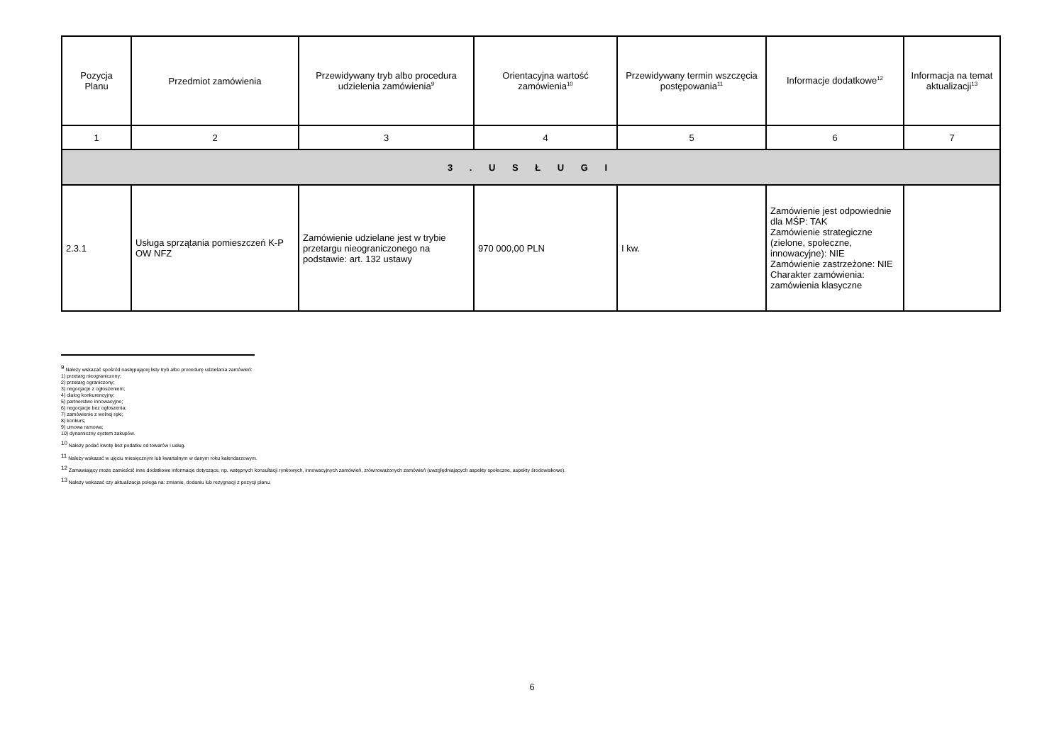| Pozycja Planu | Przedmiot zamówienia | Przewidywany tryb albo procedura udzielenia zamówienia<sup>9</sup> | Orientacyjna wartość zamówienia<sup>10</sup> | Przewidywany termin wszczęcia postępowania<sup>11</sup> | Informacje dodatkowe<sup>12</sup> | Informacja na temat aktualizacji<sup>13</sup> |
| --- | --- | --- | --- | --- | --- | --- |
| 1 | 2 | 3 | 4 | 5 | 6 | 7 |
| 3 . U S Ł U G I | | | | | | |
| 2.3.1 | Usługa sprzątania pomieszczeń K-P OW NFZ | Zamówienie udzielane jest w trybie przetargu nieograniczonego na podstawie: art. 132 ustawy | 970 000,00 PLN | I kw. | Zamówienie jest odpowiednie dla MŚP: TAK Zamówienie strategiczne (zielone, społeczne, innowacyjne): NIE Zamówienie zastrzeżone: NIE Charakter zamówienia: zamówienia klasyczne | |
<sup>9</sup> Należy wskazać spośród następującej listy tryb albo procedurę udzielania zamówień:
1) przetarg nieograniczony;
2) przetarg ograniczony;
3) negocjacje z ogłoszeniem;
4) dialog konkurencyjny;
5) partnerstwo innowacyjne;
6) negocjacje bez ogłoszenia;
7) zamówienie z wolnej ręki;
8) konkurs;
9) umowa ramowa;
10) dynamiczny system zakupów.
<sup>10</sup> Należy podać kwotę bez podatku od towarów i usług.
<sup>11</sup> Należy wskazać w ujęciu miesięcznym lub kwartalnym w danym roku kalendarzowym.
<sup>12</sup> Zamawiający może zamieścić inne dodatkowe informacje dotyczące, np. wstępnych konsultacji rynkowych, innowacyjnych zamówień, zrównoważonych zamówień (uwzględniających aspekty społeczne, aspekty środowiskowe).
<sup>13</sup> Należy wskazać czy aktualizacja polega na: zmianie, dodaniu lub rezygnacji z pozycji planu.
6